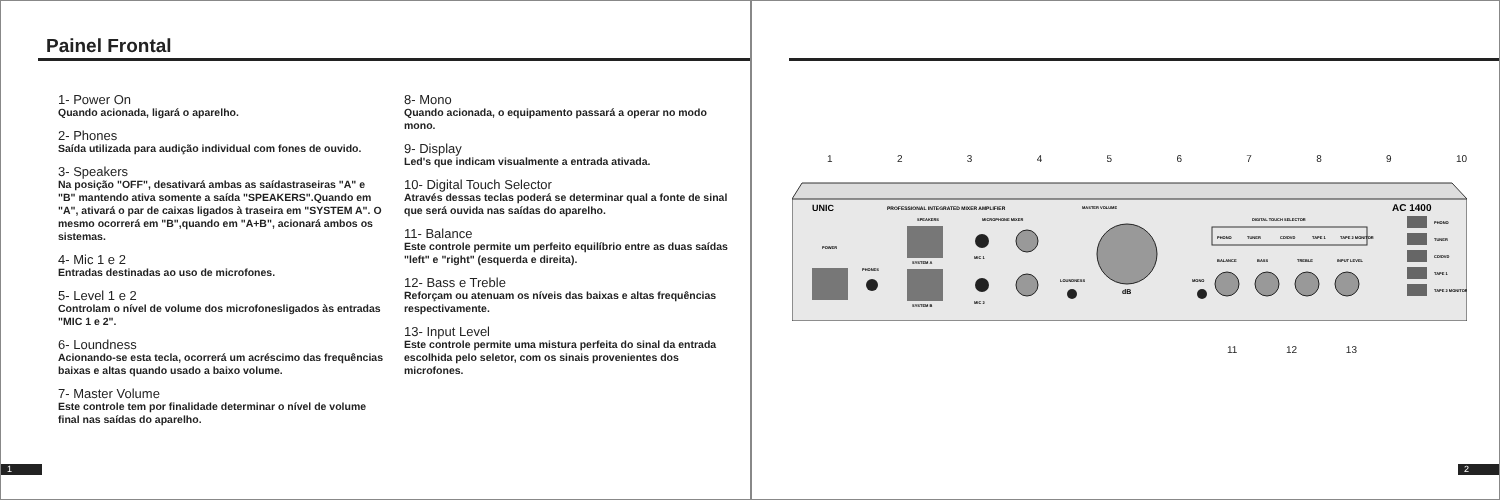Painel Frontal
1- Power On
Quando acionada, ligará o aparelho.
2- Phones
Saída utilizada para audição individual com fones de ouvido.
3- Speakers
Na posição "OFF", desativará ambas as saídastraseiras "A" e "B" mantendo ativa somente a saída "SPEAKERS".Quando em "A", ativará o par de caixas ligados à traseira em "SYSTEM A". O mesmo ocorrerá em "B",quando em "A+B", acionará ambos os sistemas.
4- Mic 1 e 2
Entradas destinadas ao uso de microfones.
5- Level 1 e 2
Controlam o nível de volume dos microfonesligados às entradas "MIC 1 e 2".
6- Loundness
Acionando-se esta tecla, ocorrerá um acréscimo das frequências baixas e altas quando usado a baixo volume.
7- Master Volume
Este controle tem por finalidade determinar o nível de volume final nas saídas do aparelho.
8- Mono
Quando acionada, o equipamento passará a operar no modo mono.
9- Display
Led's que indicam visualmente a entrada ativada.
10- Digital Touch Selector
Através dessas teclas poderá se determinar qual a fonte de sinal que será ouvida nas saídas do aparelho.
11- Balance
Este controle permite um perfeito equilíbrio entre as duas saídas "left" e "right" (esquerda e direita).
12- Bass e Treble
Reforçam ou atenuam os níveis das baixas e altas frequências respectivamente.
13- Input Level
Este controle permite uma mistura perfeita do sinal da entrada escolhida pelo seletor, com os sinais provenientes dos microfones.
1
UNIC
PROFESSIONAL INTEGRATED MIXER AMPLIFIER
AC 1400
POWER
PHONES
SPEAKERS
SYSTEM A
SYSTEM B
MICROPHONE MIXER
MIC 1
MIC 2
LOUNDNESS
MASTER VOLUME
dB
MONO
DIGITAL TOUCH SELECTOR
PHONO
TUNER
CD/DVD
TAPE 1
TAPE 2 MONITOR
BALANCE
BASS
TREBLE
INPUT LEVEL
PHONO
TUNER
CD/DVD
TAPE 1
TAPE 2 MONITOR
1 2 3 4 5 6 7 8 9 10
11 12 13
2